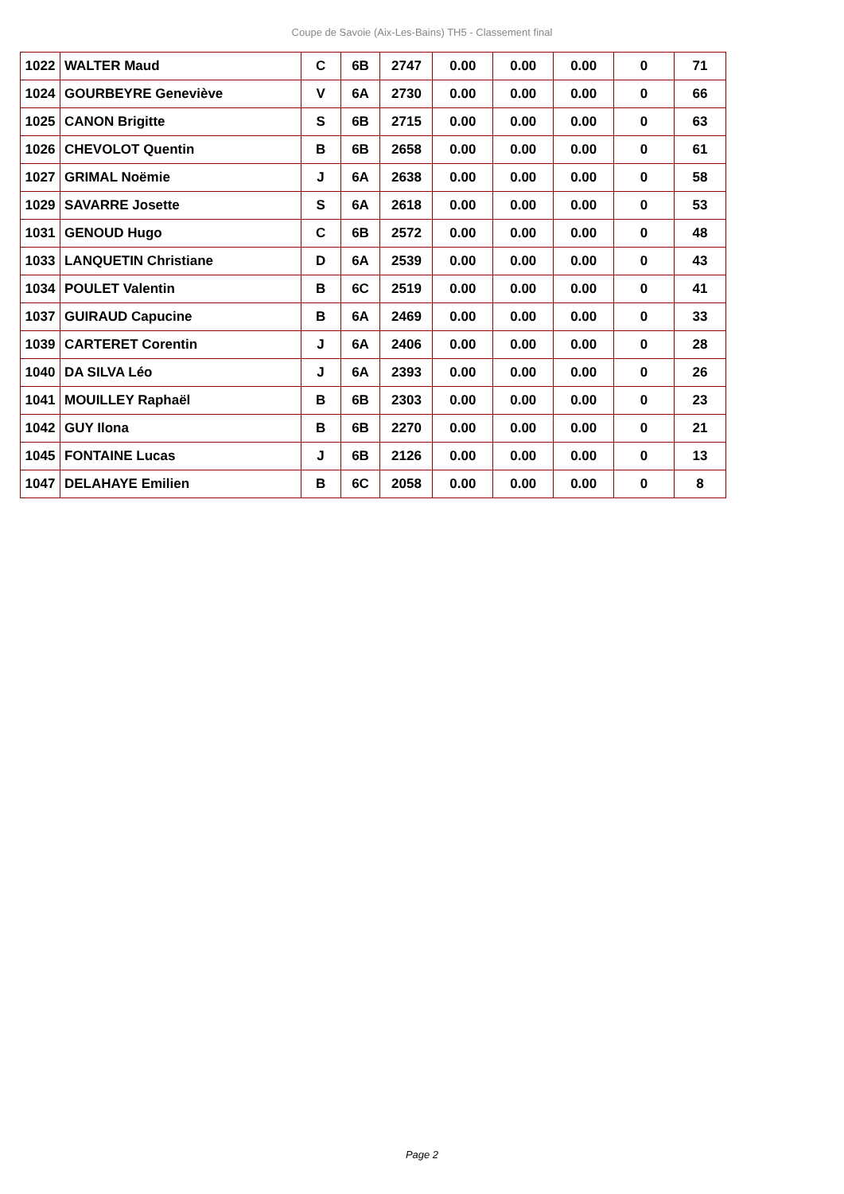Coupe de Savoie (Aix-Les-Bains) TH5 - Classement final
| 1022 | WALTER Maud | C | 6B | 2747 | 0.00 | 0.00 | 0.00 | 0 | 71 |
| 1024 | GOURBEYRE Geneviève | V | 6A | 2730 | 0.00 | 0.00 | 0.00 | 0 | 66 |
| 1025 | CANON Brigitte | S | 6B | 2715 | 0.00 | 0.00 | 0.00 | 0 | 63 |
| 1026 | CHEVOLOT Quentin | B | 6B | 2658 | 0.00 | 0.00 | 0.00 | 0 | 61 |
| 1027 | GRIMAL Noëmie | J | 6A | 2638 | 0.00 | 0.00 | 0.00 | 0 | 58 |
| 1029 | SAVARRE Josette | S | 6A | 2618 | 0.00 | 0.00 | 0.00 | 0 | 53 |
| 1031 | GENOUD Hugo | C | 6B | 2572 | 0.00 | 0.00 | 0.00 | 0 | 48 |
| 1033 | LANQUETIN Christiane | D | 6A | 2539 | 0.00 | 0.00 | 0.00 | 0 | 43 |
| 1034 | POULET Valentin | B | 6C | 2519 | 0.00 | 0.00 | 0.00 | 0 | 41 |
| 1037 | GUIRAUD Capucine | B | 6A | 2469 | 0.00 | 0.00 | 0.00 | 0 | 33 |
| 1039 | CARTERET Corentin | J | 6A | 2406 | 0.00 | 0.00 | 0.00 | 0 | 28 |
| 1040 | DA SILVA Léo | J | 6A | 2393 | 0.00 | 0.00 | 0.00 | 0 | 26 |
| 1041 | MOUILLEY Raphaël | B | 6B | 2303 | 0.00 | 0.00 | 0.00 | 0 | 23 |
| 1042 | GUY Ilona | B | 6B | 2270 | 0.00 | 0.00 | 0.00 | 0 | 21 |
| 1045 | FONTAINE Lucas | J | 6B | 2126 | 0.00 | 0.00 | 0.00 | 0 | 13 |
| 1047 | DELAHAYE Emilien | B | 6C | 2058 | 0.00 | 0.00 | 0.00 | 0 | 8 |
Page 2